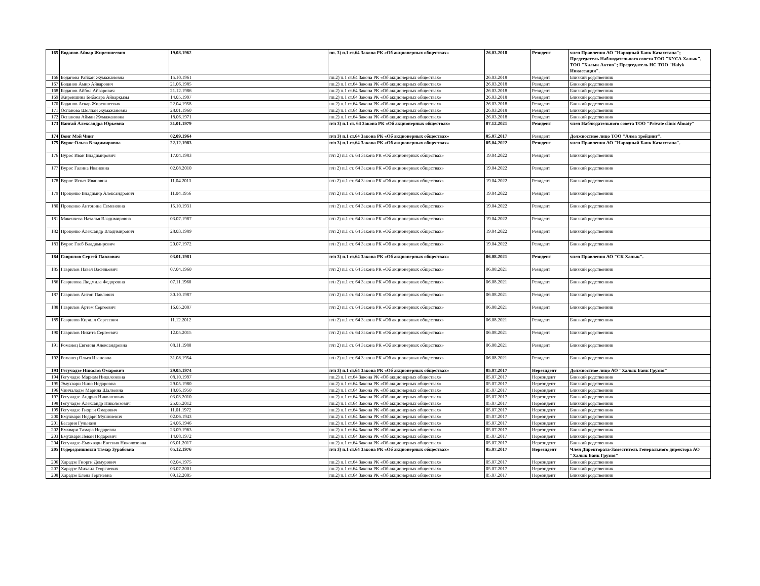| 165 | Боданов Айвар Жиреншеевич | 19.08.1962 | пп. 3) п.1 ст.64 Закона РК «Об акционерных обществах» | 26.03.2018 | Резидент | член Правления АО "Народный Банк Казахстана"; Председатель Наблюдательного совета ТОО "КУСА Халык", ТОО "Халык Актив"; Председатель НС ТОО "Halyk Инкассация". |
| 166 | Боданова Райхан Жумажановна | 15.10.1961 | пп.2) п.1 ст.64 Закона РК «Об акционерных обществах» | 26.03.2018 | Резидент | Близкий родственник |
| 167 | Боданов Амир Айварович | 21.06.1985 | пп.2) п.1 ст.64 Закона РК «Об акционерных обществах» | 26.03.2018 | Резидент | Близкий родственник |
| 168 | Боданов Айбол Айварович | 21.12.1986 | пп.2) п.1 ст.64 Закона РК «Об акционерных обществах» | 26.03.2018 | Резидент | Близкий родственник |
| 169 | Жиреншина Бибасара Айварқызы | 14.05.1997 | пп.2) п.1 ст.64 Закона РК «Об акционерных обществах» | 26.03.2018 | Резидент | Близкий родственник |
| 170 | Боданов Аскар Жиреншеевич | 22.04.1958 | пп.2) п.1 ст.64 Закона РК «Об акционерных обществах» | 26.03.2018 | Резидент | Близкий родственник |
| 171 | Оспанова Шолпан Жумажановна | 28.01.1960 | пп.2) п.1 ст.64 Закона РК «Об акционерных обществах» | 26.03.2018 | Резидент | Близкий родственник |
| 172 | Оспанова Айман Жумажановна | 18.06.1971 | пп.2) п.1 ст.64 Закона РК «Об акционерных обществах» | 26.03.2018 | Резидент | Близкий родственник |
| 173 | Вангай Александра Юрьевна | 31.01.1979 | п/п 3) п.1 ст. 64 Закона РК «Об акционерных обществах» | 07.12.2021 | Резидент | член Наблюдательного совета ТОО "Private clinic Almaty" |
| 174 | Вонг Мэй Чинг | 02.09.1964 | п/п 3) п.1 ст.64 Закона РК «Об акционерных обществах» | 05.07.2017 | Резидент | Должностное лицо ТОО "Алма трейдинг". |
| 175 | Вурос Ольга Владимировна | 22.12.1983 | п/п 3) п.1 ст.64 Закона РК «Об акционерных обществах» | 05.04.2022 | Резидент | член Правления АО "Народный Банк Казахстана". |
| 176 | Вурос Иван Владимирович | 17.04.1983 | п/п 2) п.1 ст. 64 Закона РК «Об акционерных обществах» | 19.04.2022 | Резидент | Близкий родственник |
| 177 | Вурос Галина Ивановна | 02.08.2010 | п/п 2) п.1 ст. 64 Закона РК «Об акционерных обществах» | 19.04.2022 | Резидент | Близкий родственник |
| 178 | Вурос Игнат Иванович | 11.04.2013 | п/п 2) п.1 ст. 64 Закона РК «Об акционерных обществах» | 19.04.2022 | Резидент | Близкий родственник |
| 179 | Проценко Владимир Александрович | 11.04.1956 | п/п 2) п.1 ст. 64 Закона РК «Об акционерных обществах» | 19.04.2022 | Резидент | Близкий родственник |
| 180 | Проценко Антонина Семеновна | 15.10.1931 | п/п 2) п.1 ст. 64 Закона РК «Об акционерных обществах» | 19.04.2022 | Резидент | Близкий родственник |
| 181 | Макеичева Наталья Владимировна | 03.07.1987 | п/п 2) п.1 ст. 64 Закона РК «Об акционерных обществах» | 19.04.2022 | Резидент | Близкий родственник |
| 182 | Проценко Александр Владимирович | 28.03.1989 | п/п 2) п.1 ст. 64 Закона РК «Об акционерных обществах» | 19.04.2022 | Резидент | Близкий родственник |
| 183 | Вурос Глеб Владимирович | 20.07.1972 | п/п 2) п.1 ст. 64 Закона РК «Об акционерных обществах» | 19.04.2022 | Резидент | Близкий родственник |
| 184 | Гаврилов Сергей Павлович | 03.01.1981 | п/п 3) п.1 ст.64 Закона РК «Об акционерных обществах» | 06.08.2021 | Резидент | член Правления АО "СК Халык". |
| 185 | Гаврилов Павел Васильевич | 07.04.1960 | п/п 2) п.1 ст. 64 Закона РК «Об акционерных обществах» | 06.08.2021 | Резидент | Близкий родственник |
| 186 | Гаврилова Людмила Федоровна | 07.11.1960 | п/п 2) п.1 ст. 64 Закона РК «Об акционерных обществах» | 06.08.2021 | Резидент | Близкий родственник |
| 187 | Гаврилов Антон Павлович | 30.10.1987 | п/п 2) п.1 ст. 64 Закона РК «Об акционерных обществах» | 06.08.2021 | Резидент | Близкий родственник |
| 188 | Гаврилов Артем Сергеевич | 16.05.2007 | п/п 2) п.1 ст. 64 Закона РК «Об акционерных обществах» | 06.08.2021 | Резидент | Близкий родственник |
| 189 | Гаврилов Кирилл Сергеевич | 11.12.2012 | п/п 2) п.1 ст. 64 Закона РК «Об акционерных обществах» | 06.08.2021 | Резидент | Близкий родственник |
| 190 | Гаврилов Никита Сергеевич | 12.05.2015 | п/п 2) п.1 ст. 64 Закона РК «Об акционерных обществах» | 06.08.2021 | Резидент | Близкий родственник |
| 191 | Романец Евгения Александровна | 08.11.1980 | п/п 2) п.1 ст. 64 Закона РК «Об акционерных обществах» | 06.08.2021 | Резидент | Близкий родственник |
| 192 | Романец Ольга Ивановна | 31.08.1954 | п/п 2) п.1 ст. 64 Закона РК «Об акционерных обществах» | 06.08.2021 | Резидент | Близкий родственник |
| 193 | Гегучадзе Николоз Омарович | 29.05.1974 | п/п 3) п.1 ст.64 Закона РК «Об акционерных обществах» | 05.07.2017 | Нерезидент | Должностное лицо АО "Халык Банк Грузия" |
| 194 | Гегучадзе Мариам Николозовна | 08.10.1997 | пп.2) п.1 ст.64 Закона РК «Об акционерных обществах» | 05.07.2017 | Нерезидент | Близкий родственник |
| 195 | Эмухвари Нино Нодаровна | 29.05.1980 | пп.2) п.1 ст.64 Закона РК «Об акционерных обществах» | 05.07.2017 | Нерезидент | Близкий родственник |
| 196 | Чинчаладзе Марина Шалвовна | 18.06.1950 | пп.2) п.1 ст.64 Закона РК «Об акционерных обществах» | 05.07.2017 | Нерезидент | Близкий родственник |
| 197 | Гегучадзе Андриа Николозович | 03.03.2010 | пп.2) п.1 ст.64 Закона РК «Об акционерных обществах» | 05.07.2017 | Нерезидент | Близкий родственник |
| 198 | Гегучадзе Александр Николозович | 25.05.2012 | пп.2) п.1 ст.64 Закона РК «Об акционерных обществах» | 05.07.2017 | Нерезидент | Близкий родственник |
| 199 | Гегучадзе Гиорги Омарович | 11.01.1972 | пп.2) п.1 ст.64 Закона РК «Об акционерных обществах» | 05.07.2017 | Нерезидент | Близкий родственник |
| 200 | Емухвари Нодари Мушниевич | 02.06.1943 | пп.2) п.1 ст.64 Закона РК «Об акционерных обществах» | 05.07.2017 | Нерезидент | Близкий родственник |
| 201 | Басария Гульнази | 24.06.1946 | пп.2) п.1 ст.64 Закона РК «Об акционерных обществах» | 05.07.2017 | Нерезидент | Близкий родственник |
| 202 | Емхвари Тамара Нодаревна | 23.09.1963 | пп.2) п.1 ст.64 Закона РК «Об акционерных обществах» | 05.07.2017 | Нерезидент | Близкий родственник |
| 203 | Емухвари Леван Нодаревич | 14.08.1972 | пп.2) п.1 ст.64 Закона РК «Об акционерных обществах» | 05.07.2017 | Нерезидент | Близкий родственник |
| 204 | Гегучадзе-Емухвари Евгения Николозовна | 05.01.2017 | пп.2) п.1 ст.64 Закона РК «Об акционерных обществах» | 05.07.2017 | Нерезидент | Близкий родственник |
| 205 | Годерздзишвили Тамар Зурабовна | 05.12.1976 | п/п 3) п.1 ст.64 Закона РК «Об акционерных обществах» | 05.07.2017 | Нерезидент | Член Директората-Заместитель Генерального директора АО "Халык Банк Грузия" |
| 206 | Харадзе Гиорги Демурович | 02.04.1975 | пп.2) п.1 ст.64 Закона РК «Об акционерных обществах» | 05.07.2017 | Нерезидент | Близкий родственник |
| 207 | Харадзе Михаил Георгиевич | 03.07.2001 | пп.2) п.1 ст.64 Закона РК «Об акционерных обществах» | 05.07.2017 | Нерезидент | Близкий родственник |
| 208 | Харадзе Елена Гергиевна | 09.12.2005 | пп.2) п.1 ст.64 Закона РК «Об акционерных обществах» | 05.07.2017 | Нерезидент | Близкий родственник |